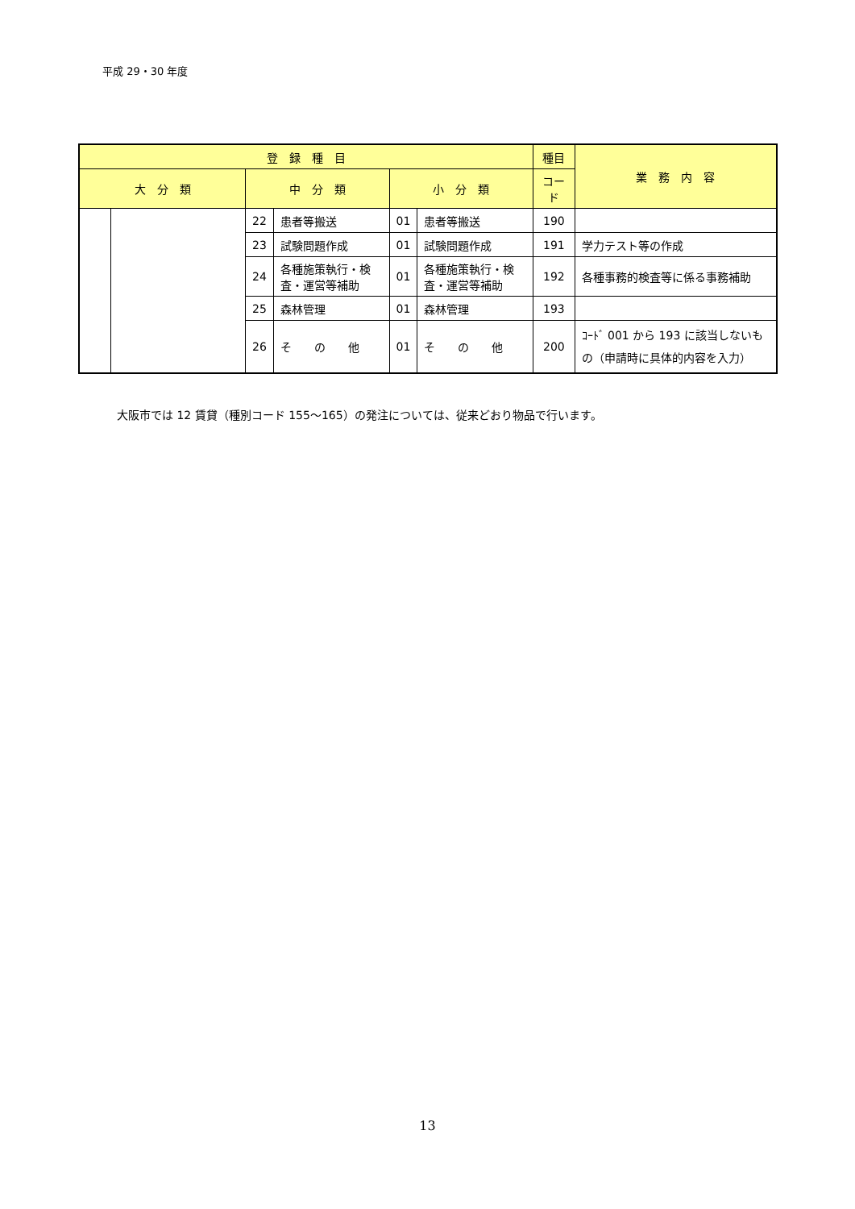平成 29・30 年度
| 登 録 種 目 | | | | | | 種目 | 業 務 内 容 |
| --- | --- | --- | --- | --- | --- | --- | --- |
| 大 分 類 | | 中 分 類 | | 小 分 類 | | コード | |
| | | 22 | 患者等搬送 | 01 | 患者等搬送 | 190 | |
| | | 23 | 試験問題作成 | 01 | 試験問題作成 | 191 | 学力テスト等の作成 |
| | | 24 | 各種施策執行・検査・運営等補助 | 01 | 各種施策執行・検査・運営等補助 | 192 | 各種事務的検査等に係る事務補助 |
| | | 25 | 森林管理 | 01 | 森林管理 | 193 | |
| | | 26 | そ の 他 | 01 | そ の 他 | 200 | ｺｰﾄﾞ 001 から 193 に該当しないもの（申請時に具体的内容を入力） |
大阪市では 12 賃貸（種別コード 155～165）の発注については、従来どおり物品で行います。
13